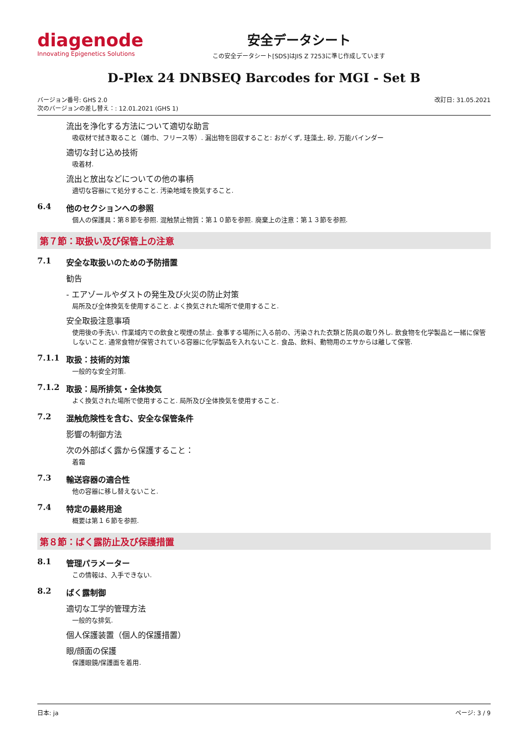diagenode
Innovating Epigenetics Solutions
安全データシート
この安全データシート[SDS]はJIS Z 7253に準じ作成しています
D-Plex 24 DNBSEQ Barcodes for MGI - Set B
バージョン番号: GHS 2.0
次のバージョンの差し替え：: 12.01.2021 (GHS 1)
改訂日: 31.05.2021
流出を浄化する方法について適切な助言
吸収材で拭き取ること（雑巾、フリース等）. 漏出物を回収すること: おがくず, 珪藻土, 砂, 万能バインダー
適切な封じ込め技術
吸着材.
流出と放出などについての他の事柄
適切な容器にて処分すること. 汚染地域を換気すること.
6.4 他のセクションへの参照
個人の保護具：第８節を参照. 混触禁止物質：第１０節を参照. 廃棄上の注意：第１３節を参照.
第７節：取扱い及び保管上の注意
7.1 安全な取扱いのための予防措置
勧告
- エアゾールやダストの発生及び火災の防止対策
局所及び全体換気を使用すること. よく換気された場所で使用すること.
安全取扱注意事項
使用後の手洗い. 作業域内での飲食と喫煙の禁止. 食事する場所に入る前の、汚染された衣類と防具の取り外し. 飲食物を化学製品と一緒に保管しないこと. 通常食物が保管されている容器に化学製品を入れないこと. 食品、飲料、動物用のエサからは離して保管.
7.1.1 取扱：技術的対策
一般的な安全対策.
7.1.2 取扱：局所排気・全体換気
よく換気された場所で使用すること. 局所及び全体換気を使用すること.
7.2 混触危険性を含む、安全な保管条件
影響の制御方法
次の外部ばく露から保護すること：
着霜
7.3 輸送容器の適合性
他の容器に移し替えないこと.
7.4 特定の最終用途
概要は第１６節を参照.
第８節：ばく露防止及び保護措置
8.1 管理パラメーター
この情報は、入手できない.
8.2 ばく露制御
適切な工学的管理方法
一般的な排気.
個人保護装置（個人的保護措置）
眼/顔面の保護
保護眼鏡/保護面を着用.
日本: ja ページ: 3 / 9